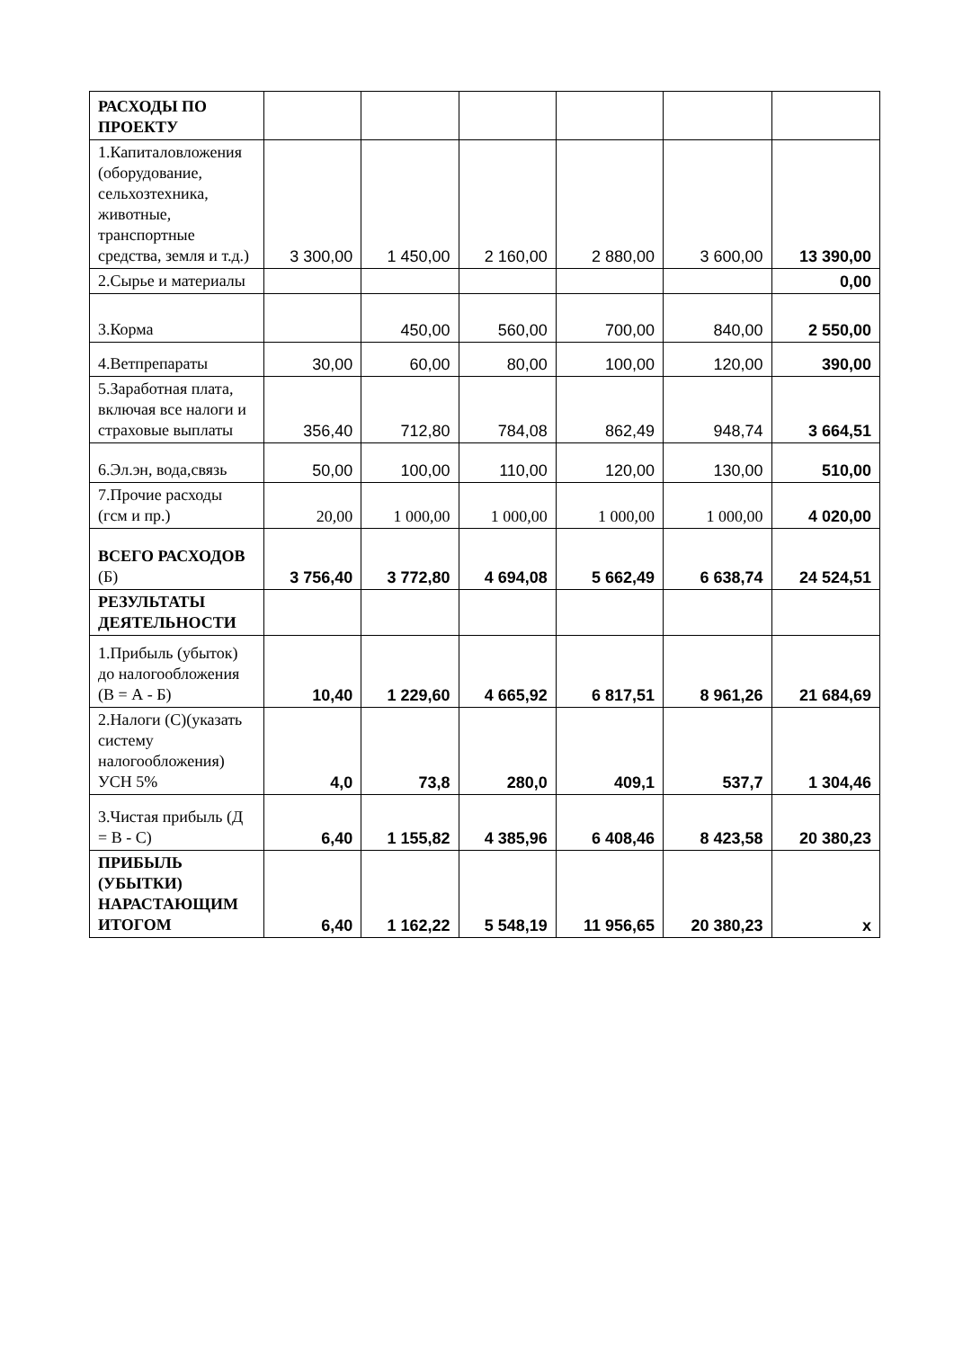| РАСХОДЫ ПО ПРОЕКТУ | | | | | | |
| 1.Капиталовложения (оборудование, сельхозтехника, животные, транспортные средства, земля и т.д.) | 3 300,00 | 1 450,00 | 2 160,00 | 2 880,00 | 3 600,00 | 13 390,00 |
| 2.Сырье и материалы | | | | | | 0,00 |
| 3.Корма | | 450,00 | 560,00 | 700,00 | 840,00 | 2 550,00 |
| 4.Ветпрепараты | 30,00 | 60,00 | 80,00 | 100,00 | 120,00 | 390,00 |
| 5.Заработная плата, включая все налоги и страховые выплаты | 356,40 | 712,80 | 784,08 | 862,49 | 948,74 | 3 664,51 |
| 6.Эл.эн, вода,связь | 50,00 | 100,00 | 110,00 | 120,00 | 130,00 | 510,00 |
| 7.Прочие расходы (гсм и пр.) | 20,00 | 1 000,00 | 1 000,00 | 1 000,00 | 1 000,00 | 4 020,00 |
| ВСЕГО РАСХОДОВ (Б) | 3 756,40 | 3 772,80 | 4 694,08 | 5 662,49 | 6 638,74 | 24 524,51 |
| РЕЗУЛЬТАТЫ ДЕЯТЕЛЬНОСТИ | | | | | | |
| 1.Прибыль (убыток) до налогообложения (В = А - Б) | 10,40 | 1 229,60 | 4 665,92 | 6 817,51 | 8 961,26 | 21 684,69 |
| 2.Налоги (С)(указать систему налогообложения) УСН 5% | 4,0 | 73,8 | 280,0 | 409,1 | 537,7 | 1 304,46 |
| 3.Чистая прибыль (Д = В - С) | 6,40 | 1 155,82 | 4 385,96 | 6 408,46 | 8 423,58 | 20 380,23 |
| ПРИБЫЛЬ (УБЫТКИ) НАРАСТАЮЩИМ ИТОГОМ | 6,40 | 1 162,22 | 5 548,19 | 11 956,65 | 20 380,23 | x |